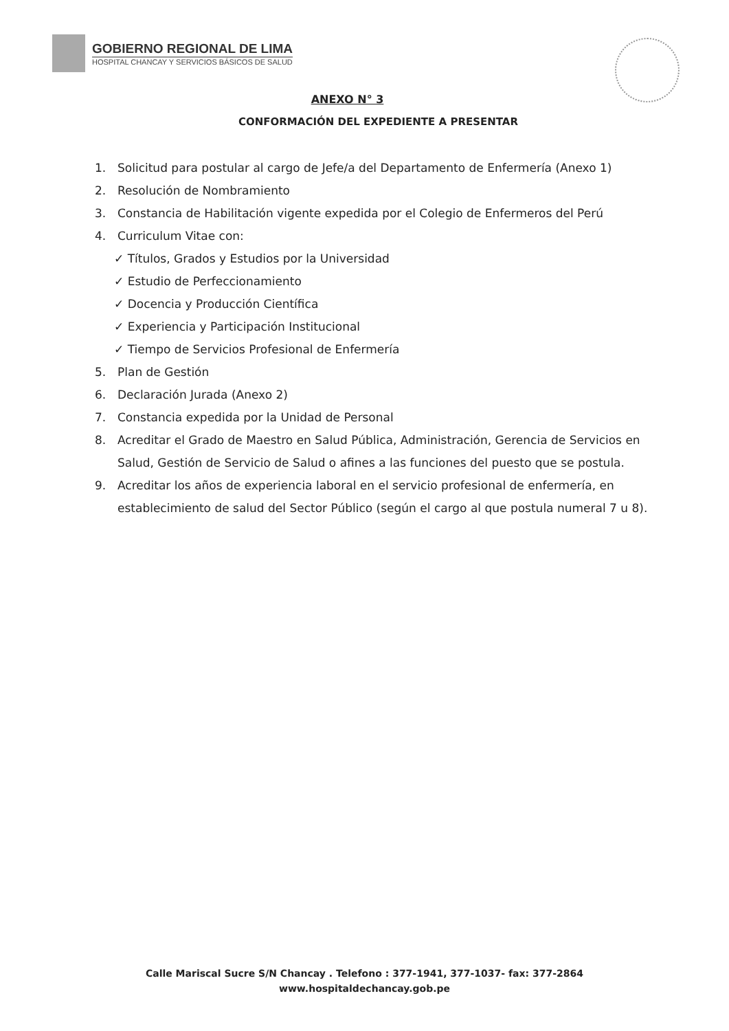GOBIERNO REGIONAL DE LIMA
HOSPITAL CHANCAY Y SERVICIOS BÁSICOS DE SALUD
ANEXO N° 3
CONFORMACIÓN DEL EXPEDIENTE A PRESENTAR
1. Solicitud para postular al cargo de Jefe/a del Departamento de Enfermería (Anexo 1)
2. Resolución de Nombramiento
3. Constancia de Habilitación vigente expedida por el Colegio de Enfermeros del Perú
4. Curriculum Vitae con:
✓ Títulos, Grados y Estudios por la Universidad
✓ Estudio de Perfeccionamiento
✓ Docencia y Producción Científica
✓ Experiencia y Participación Institucional
✓ Tiempo de Servicios Profesional de Enfermería
5. Plan de Gestión
6. Declaración Jurada (Anexo 2)
7. Constancia expedida por la Unidad de Personal
8. Acreditar el Grado de Maestro en Salud Pública, Administración, Gerencia de Servicios en Salud, Gestión de Servicio de Salud o afines a las funciones del puesto que se postula.
9. Acreditar los años de experiencia laboral en el servicio profesional de enfermería, en establecimiento de salud del Sector Público (según el cargo al que postula numeral 7 u 8).
Calle Mariscal Sucre S/N Chancay . Telefono : 377-1941, 377-1037- fax: 377-2864
www.hospitaldechancay.gob.pe